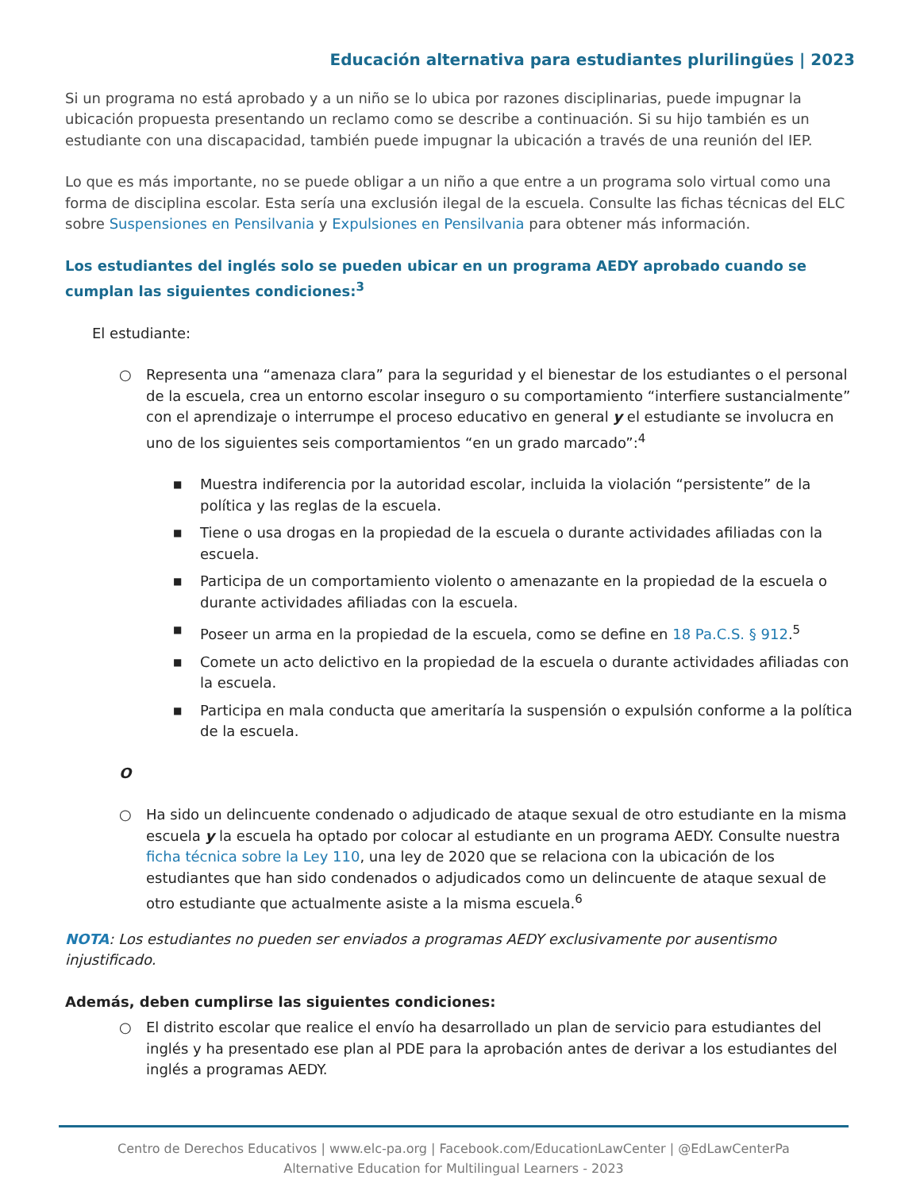Educación alternativa para estudiantes plurilingües | 2023
Si un programa no está aprobado y a un niño se lo ubica por razones disciplinarias, puede impugnar la ubicación propuesta presentando un reclamo como se describe a continuación. Si su hijo también es un estudiante con una discapacidad, también puede impugnar la ubicación a través de una reunión del IEP.
Lo que es más importante, no se puede obligar a un niño a que entre a un programa solo virtual como una forma de disciplina escolar. Esta sería una exclusión ilegal de la escuela. Consulte las fichas técnicas del ELC sobre Suspensiones en Pensilvania y Expulsiones en Pensilvania para obtener más información.
Los estudiantes del inglés solo se pueden ubicar en un programa AEDY aprobado cuando se cumplan las siguientes condiciones:<sup>3</sup>
El estudiante:
○ Representa una “amenaza clara” para la seguridad y el bienestar de los estudiantes o el personal de la escuela, crea un entorno escolar inseguro o su comportamiento “interfiere sustancialmente” con el aprendizaje o interrumpe el proceso educativo en general y el estudiante se involucra en uno de los siguientes seis comportamientos “en un grado marcado”:<sup>4</sup>
■ Muestra indiferencia por la autoridad escolar, incluida la violación “persistente” de la política y las reglas de la escuela.
■ Tiene o usa drogas en la propiedad de la escuela o durante actividades afiliadas con la escuela.
■ Participa de un comportamiento violento o amenazante en la propiedad de la escuela o durante actividades afiliadas con la escuela.
■ Poseer un arma en la propiedad de la escuela, como se define en 18 Pa.C.S. § 912.<sup>5</sup>
■ Comete un acto delictivo en la propiedad de la escuela o durante actividades afiliadas con la escuela.
■ Participa en mala conducta que ameritaría la suspensión o expulsión conforme a la política de la escuela.
O
○ Ha sido un delincuente condenado o adjudicado de ataque sexual de otro estudiante en la misma escuela y la escuela ha optado por colocar al estudiante en un programa AEDY. Consulte nuestra ficha técnica sobre la Ley 110, una ley de 2020 que se relaciona con la ubicación de los estudiantes que han sido condenados o adjudicados como un delincuente de ataque sexual de otro estudiante que actualmente asiste a la misma escuela.<sup>6</sup>
NOTA: Los estudiantes no pueden ser enviados a programas AEDY exclusivamente por ausentismo injustificado.
Además, deben cumplirse las siguientes condiciones:
○ El distrito escolar que realice el envío ha desarrollado un plan de servicio para estudiantes del inglés y ha presentado ese plan al PDE para la aprobación antes de derivar a los estudiantes del inglés a programas AEDY.
Centro de Derechos Educativos | www.elc-pa.org | Facebook.com/EducationLawCenter | @EdLawCenterPa
Alternative Education for Multilingual Learners - 2023